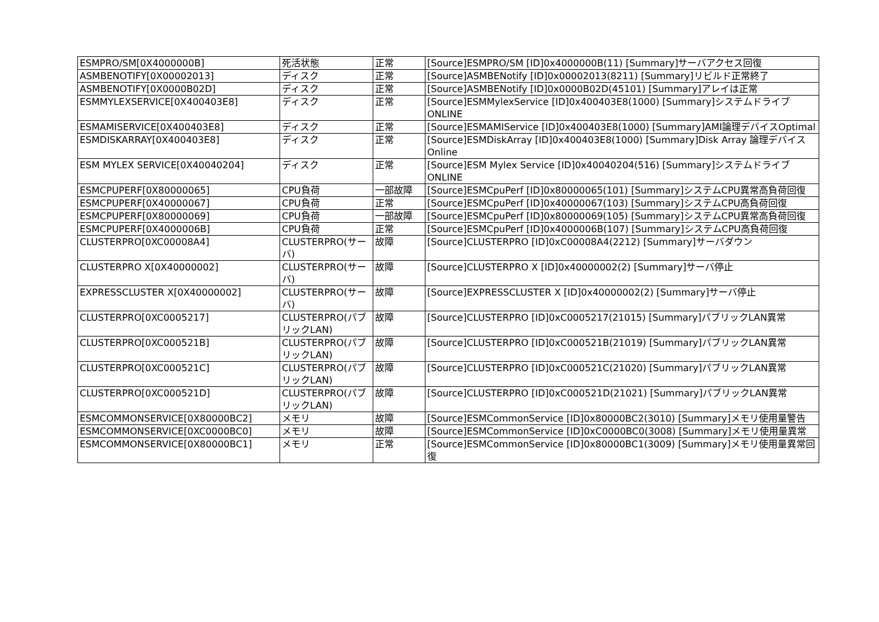| ESMPRO/SM[0X4000000B] | 死活状態 | 正常 | [Source]ESMPRO/SM [ID]0x4000000B(11) [Summary]サーバアクセス回復 |
| ASMBENOTIFY[0X00002013] | ディスク | 正常 | [Source]ASMBENotify [ID]0x00002013(8211) [Summary]リビルド正常終了 |
| ASMBENOTIFY[0X0000B02D] | ディスク | 正常 | [Source]ASMBENotify [ID]0x0000B02D(45101) [Summary]アレイは正常 |
| ESMMYLEXSERVICE[0X400403E8] | ディスク | 正常 | [Source]ESMMylexService [ID]0x400403E8(1000) [Summary]システムドライブONLINE |
| ESMAMISERVICE[0X400403E8] | ディスク | 正常 | [Source]ESMAMIService [ID]0x400403E8(1000) [Summary]AMI論理デバイスOptimal |
| ESMDISKARRAY[0X400403E8] | ディスク | 正常 | [Source]ESMDiskArray [ID]0x400403E8(1000) [Summary]Disk Array 論理デバイス Online |
| ESM MYLEX SERVICE[0X40040204] | ディスク | 正常 | [Source]ESM Mylex Service [ID]0x40040204(516) [Summary]システムドライブONLINE |
| ESMCPUPERF[0X80000065] | CPU負荷 | 一部故障 | [Source]ESMCpuPerf [ID]0x80000065(101) [Summary]システムCPU異常高負荷回復 |
| ESMCPUPERF[0X40000067] | CPU負荷 | 正常 | [Source]ESMCpuPerf [ID]0x40000067(103) [Summary]システムCPU高負荷回復 |
| ESMCPUPERF[0X80000069] | CPU負荷 | 一部故障 | [Source]ESMCpuPerf [ID]0x80000069(105) [Summary]システムCPU異常高負荷回復 |
| ESMCPUPERF[0X4000006B] | CPU負荷 | 正常 | [Source]ESMCpuPerf [ID]0x4000006B(107) [Summary]システムCPU高負荷回復 |
| CLUSTERPRO[0XC00008A4] | CLUSTERPRO(サーバ) | 故障 | [Source]CLUSTERPRO [ID]0xC00008A4(2212) [Summary]サーバダウン |
| CLUSTERPRO X[0X40000002] | CLUSTERPRO(サーバ) | 故障 | [Source]CLUSTERPRO X [ID]0x40000002(2) [Summary]サーバ停止 |
| EXPRESSCLUSTER X[0X40000002] | CLUSTERPRO(サーバ) | 故障 | [Source]EXPRESSCLUSTER X [ID]0x40000002(2) [Summary]サーバ停止 |
| CLUSTERPRO[0XC0005217] | CLUSTERPRO(パブリックLAN) | 故障 | [Source]CLUSTERPRO [ID]0xC0005217(21015) [Summary]パブリックLAN異常 |
| CLUSTERPRO[0XC000521B] | CLUSTERPRO(パブリックLAN) | 故障 | [Source]CLUSTERPRO [ID]0xC000521B(21019) [Summary]パブリックLAN異常 |
| CLUSTERPRO[0XC000521C] | CLUSTERPRO(パブリックLAN) | 故障 | [Source]CLUSTERPRO [ID]0xC000521C(21020) [Summary]パブリックLAN異常 |
| CLUSTERPRO[0XC000521D] | CLUSTERPRO(パブリックLAN) | 故障 | [Source]CLUSTERPRO [ID]0xC000521D(21021) [Summary]パブリックLAN異常 |
| ESMCOMMONSERVICE[0X80000BC2] | メモリ | 故障 | [Source]ESMCommonService [ID]0x80000BC2(3010) [Summary]メモリ使用量警告 |
| ESMCOMMONSERVICE[0XC0000BC0] | メモリ | 故障 | [Source]ESMCommonService [ID]0xC0000BC0(3008) [Summary]メモリ使用量異常 |
| ESMCOMMONSERVICE[0X80000BC1] | メモリ | 正常 | [Source]ESMCommonService [ID]0x80000BC1(3009) [Summary]メモリ使用量異常回復 |